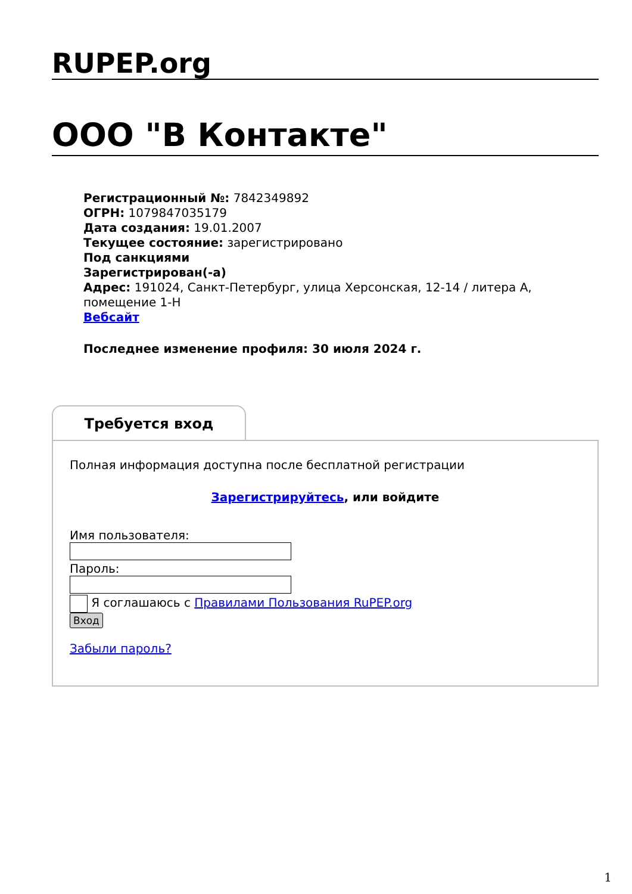RUPEP.org
ООО "В Контакте"
Регистрационный №: 7842349892
ОГРН: 1079847035179
Дата создания: 19.01.2007
Текущее состояние: зарегистрировано
Под санкциями
Зарегистрирован(-а)
Адрес: 191024, Санкт-Петербург, улица Херсонская, 12-14 / литера А, помещение 1-Н
Вебсайт
Последнее изменение профиля: 30 июля 2024 г.
Требуется вход
Полная информация доступна после бесплатной регистрации
Зарегистрируйтесь, или войдите
Имя пользователя:
Пароль:
Я соглашаюсь с Правилами Пользования RuPEP.org
Вход
Забыли пароль?
1